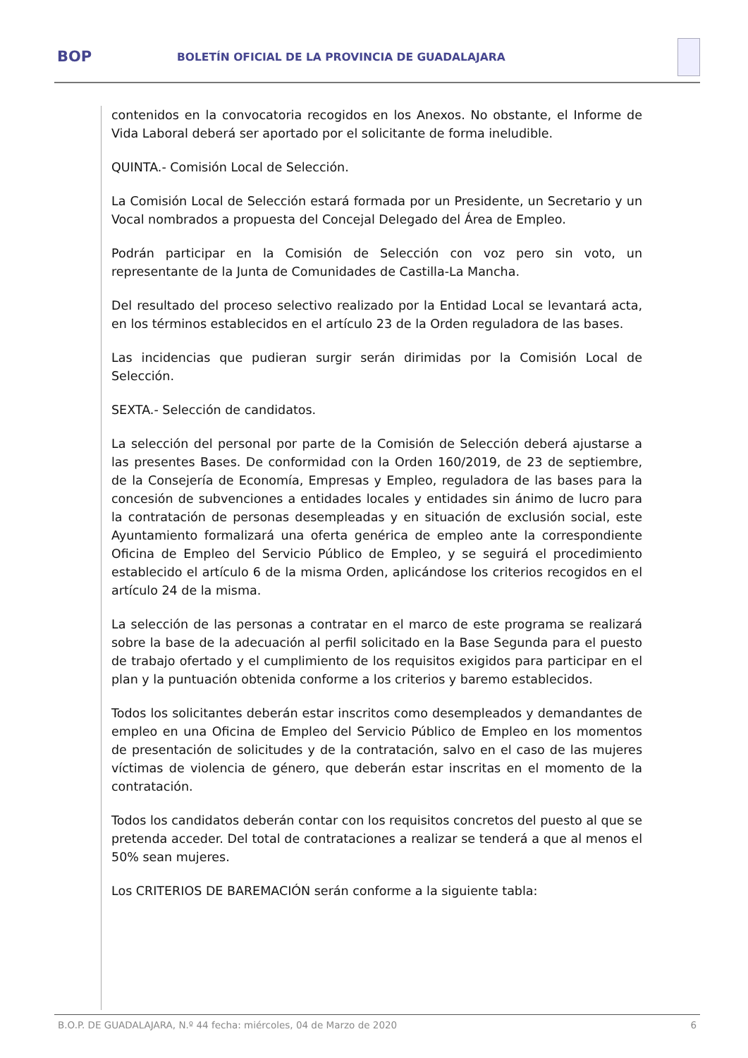BOP
BOLETÍN OFICIAL DE LA PROVINCIA DE GUADALAJARA
contenidos en la convocatoria recogidos en los Anexos. No obstante, el Informe de Vida Laboral deberá ser aportado por el solicitante de forma ineludible.
QUINTA.- Comisión Local de Selección.
La Comisión Local de Selección estará formada por un Presidente, un Secretario y un Vocal nombrados a propuesta del Concejal Delegado del Área de Empleo.
Podrán participar en la Comisión de Selección con voz pero sin voto, un representante de la Junta de Comunidades de Castilla-La Mancha.
Del resultado del proceso selectivo realizado por la Entidad Local se levantará acta, en los términos establecidos en el artículo 23 de la Orden reguladora de las bases.
Las incidencias que pudieran surgir serán dirimidas por la Comisión Local de Selección.
SEXTA.- Selección de candidatos.
La selección del personal por parte de la Comisión de Selección deberá ajustarse a las presentes Bases. De conformidad con la Orden 160/2019, de 23 de septiembre, de la Consejería de Economía, Empresas y Empleo, reguladora de las bases para la concesión de subvenciones a entidades locales y entidades sin ánimo de lucro para la contratación de personas desempleadas y en situación de exclusión social, este Ayuntamiento formalizará una oferta genérica de empleo ante la correspondiente Oficina de Empleo del Servicio Público de Empleo, y se seguirá el procedimiento establecido el artículo 6 de la misma Orden, aplicándose los criterios recogidos en el artículo 24 de la misma.
La selección de las personas a contratar en el marco de este programa se realizará sobre la base de la adecuación al perfil solicitado en la Base Segunda para el puesto de trabajo ofertado y el cumplimiento de los requisitos exigidos para participar en el plan y la puntuación obtenida conforme a los criterios y baremo establecidos.
Todos los solicitantes deberán estar inscritos como desempleados y demandantes de empleo en una Oficina de Empleo del Servicio Público de Empleo en los momentos de presentación de solicitudes y de la contratación, salvo en el caso de las mujeres víctimas de violencia de género, que deberán estar inscritas en el momento de la contratación.
Todos los candidatos deberán contar con los requisitos concretos del puesto al que se pretenda acceder. Del total de contrataciones a realizar se tenderá a que al menos el 50% sean mujeres.
Los CRITERIOS DE BAREMACIÓN serán conforme a la siguiente tabla:
B.O.P. DE GUADALAJARA, N.º 44 fecha: miércoles, 04 de Marzo de 2020 6